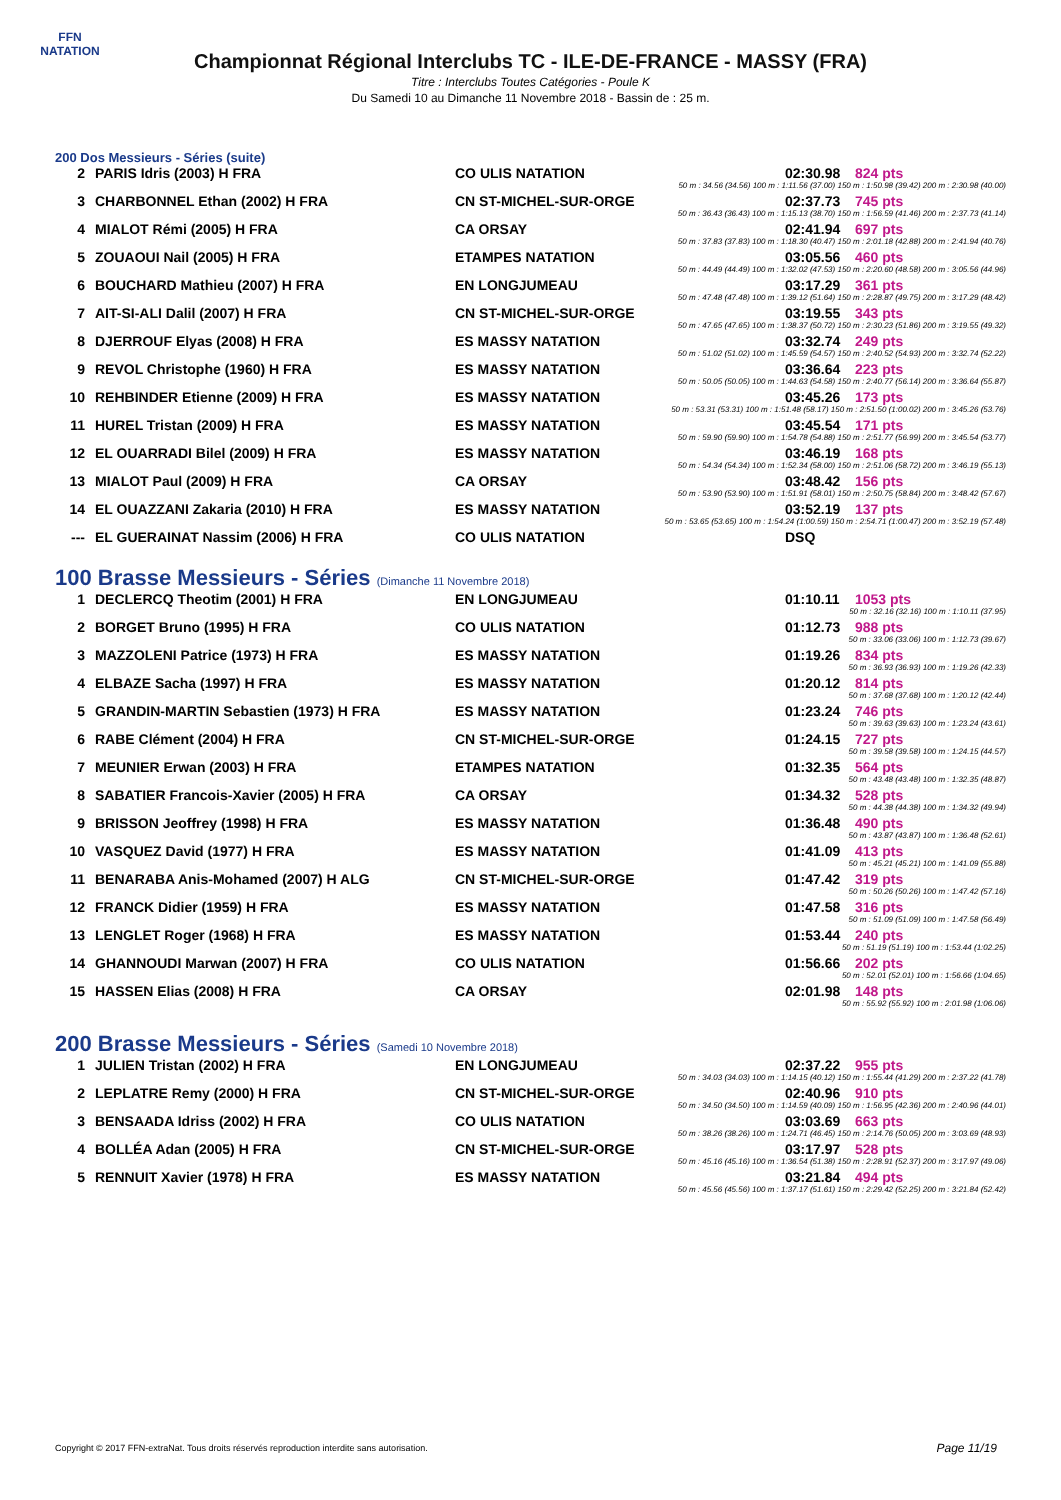FFN
NATATION
Championnat Régional Interclubs TC - ILE-DE-FRANCE - MASSY (FRA)
Titre : Interclubs Toutes Catégories - Poule K
Du Samedi 10 au Dimanche 11 Novembre 2018 - Bassin de : 25 m.
200 Dos Messieurs - Séries (suite)
| 2 | PARIS Idris (2003) H FRA | CO ULIS NATATION | 02:30.98 | 824 pts |
| 50 m : 34.56 (34.56) 100 m : 1:11.56 (37.00) 150 m : 1:50.98 (39.42) 200 m : 2:30.98 (40.00) | | | | |
| 3 | CHARBONNEL Ethan (2002) H FRA | CN ST-MICHEL-SUR-ORGE | 02:37.73 | 745 pts |
| 50 m : 36.43 (36.43) 100 m : 1:15.13 (38.70) 150 m : 1:56.59 (41.46) 200 m : 2:37.73 (41.14) | | | | |
| 4 | MIALOT Rémi (2005) H FRA | CA ORSAY | 02:41.94 | 697 pts |
| 50 m : 37.83 (37.83) 100 m : 1:18.30 (40.47) 150 m : 2:01.18 (42.88) 200 m : 2:41.94 (40.76) | | | | |
| 5 | ZOUAOUI Nail (2005) H FRA | ETAMPES NATATION | 03:05.56 | 460 pts |
| 50 m : 44.49 (44.49) 100 m : 1:32.02 (47.53) 150 m : 2:20.60 (48.58) 200 m : 3:05.56 (44.96) | | | | |
| 6 | BOUCHARD Mathieu (2007) H FRA | EN LONGJUMEAU | 03:17.29 | 361 pts |
| 50 m : 47.48 (47.48) 100 m : 1:39.12 (51.64) 150 m : 2:28.87 (49.75) 200 m : 3:17.29 (48.42) | | | | |
| 7 | AIT-SI-ALI Dalil (2007) H FRA | CN ST-MICHEL-SUR-ORGE | 03:19.55 | 343 pts |
| 50 m : 47.65 (47.65) 100 m : 1:38.37 (50.72) 150 m : 2:30.23 (51.86) 200 m : 3:19.55 (49.32) | | | | |
| 8 | DJERROUF Elyas (2008) H FRA | ES MASSY NATATION | 03:32.74 | 249 pts |
| 50 m : 51.02 (51.02) 100 m : 1:45.59 (54.57) 150 m : 2:40.52 (54.93) 200 m : 3:32.74 (52.22) | | | | |
| 9 | REVOL Christophe (1960) H FRA | ES MASSY NATATION | 03:36.64 | 223 pts |
| 50 m : 50.05 (50.05) 100 m : 1:44.63 (54.58) 150 m : 2:40.77 (56.14) 200 m : 3:36.64 (55.87) | | | | |
| 10 | REHBINDER Etienne (2009) H FRA | ES MASSY NATATION | 03:45.26 | 173 pts |
| 50 m : 53.31 (53.31) 100 m : 1:51.48 (58.17) 150 m : 2:51.50 (1:00.02) 200 m : 3:45.26 (53.76) | | | | |
| 11 | HUREL Tristan (2009) H FRA | ES MASSY NATATION | 03:45.54 | 171 pts |
| 50 m : 59.90 (59.90) 100 m : 1:54.78 (54.88) 150 m : 2:51.77 (56.99) 200 m : 3:45.54 (53.77) | | | | |
| 12 | EL OUARRADI Bilel (2009) H FRA | ES MASSY NATATION | 03:46.19 | 168 pts |
| 50 m : 54.34 (54.34) 100 m : 1:52.34 (58.00) 150 m : 2:51.06 (58.72) 200 m : 3:46.19 (55.13) | | | | |
| 13 | MIALOT Paul (2009) H FRA | CA ORSAY | 03:48.42 | 156 pts |
| 50 m : 53.90 (53.90) 100 m : 1:51.91 (58.01) 150 m : 2:50.75 (58.84) 200 m : 3:48.42 (57.67) | | | | |
| 14 | EL OUAZZANI Zakaria (2010) H FRA | ES MASSY NATATION | 03:52.19 | 137 pts |
| 50 m : 53.65 (53.65) 100 m : 1:54.24 (1:00.59) 150 m : 2:54.71 (1:00.47) 200 m : 3:52.19 (57.48) | | | | |
| --- | EL GUERAINAT Nassim (2006) H FRA | CO ULIS NATATION | DSQ | |
100 Brasse Messieurs - Séries (Dimanche 11 Novembre 2018)
| 1 | DECLERCQ Theotim (2001) H FRA | EN LONGJUMEAU | 01:10.11 | 1053 pts |
| 50 m : 32.16 (32.16) 100 m : 1:10.11 (37.95) | | | | |
| 2 | BORGET Bruno (1995) H FRA | CO ULIS NATATION | 01:12.73 | 988 pts |
| 50 m : 33.06 (33.06) 100 m : 1:12.73 (39.67) | | | | |
| 3 | MAZZOLENI Patrice (1973) H FRA | ES MASSY NATATION | 01:19.26 | 834 pts |
| 50 m : 36.93 (36.93) 100 m : 1:19.26 (42.33) | | | | |
| 4 | ELBAZE Sacha (1997) H FRA | ES MASSY NATATION | 01:20.12 | 814 pts |
| 50 m : 37.68 (37.68) 100 m : 1:20.12 (42.44) | | | | |
| 5 | GRANDIN-MARTIN Sebastien (1973) H FRA | ES MASSY NATATION | 01:23.24 | 746 pts |
| 50 m : 39.63 (39.63) 100 m : 1:23.24 (43.61) | | | | |
| 6 | RABE Clément (2004) H FRA | CN ST-MICHEL-SUR-ORGE | 01:24.15 | 727 pts |
| 50 m : 39.58 (39.58) 100 m : 1:24.15 (44.57) | | | | |
| 7 | MEUNIER Erwan (2003) H FRA | ETAMPES NATATION | 01:32.35 | 564 pts |
| 50 m : 43.48 (43.48) 100 m : 1:32.35 (48.87) | | | | |
| 8 | SABATIER Francois-Xavier (2005) H FRA | CA ORSAY | 01:34.32 | 528 pts |
| 50 m : 44.38 (44.38) 100 m : 1:34.32 (49.94) | | | | |
| 9 | BRISSON Jeoffrey (1998) H FRA | ES MASSY NATATION | 01:36.48 | 490 pts |
| 50 m : 43.87 (43.87) 100 m : 1:36.48 (52.61) | | | | |
| 10 | VASQUEZ David (1977) H FRA | ES MASSY NATATION | 01:41.09 | 413 pts |
| 50 m : 45.21 (45.21) 100 m : 1:41.09 (55.88) | | | | |
| 11 | BENARABA Anis-Mohamed (2007) H ALG | CN ST-MICHEL-SUR-ORGE | 01:47.42 | 319 pts |
| 50 m : 50.26 (50.26) 100 m : 1:47.42 (57.16) | | | | |
| 12 | FRANCK Didier (1959) H FRA | ES MASSY NATATION | 01:47.58 | 316 pts |
| 50 m : 51.09 (51.09) 100 m : 1:47.58 (56.49) | | | | |
| 13 | LENGLET Roger (1968) H FRA | ES MASSY NATATION | 01:53.44 | 240 pts |
| 50 m : 51.19 (51.19) 100 m : 1:53.44 (1:02.25) | | | | |
| 14 | GHANNOUDI Marwan (2007) H FRA | CO ULIS NATATION | 01:56.66 | 202 pts |
| 50 m : 52.01 (52.01) 100 m : 1:56.66 (1:04.65) | | | | |
| 15 | HASSEN Elias (2008) H FRA | CA ORSAY | 02:01.98 | 148 pts |
| 50 m : 55.92 (55.92) 100 m : 2:01.98 (1:06.06) | | | | |
200 Brasse Messieurs - Séries (Samedi 10 Novembre 2018)
| 1 | JULIEN Tristan (2002) H FRA | EN LONGJUMEAU | 02:37.22 | 955 pts |
| 50 m : 34.03 (34.03) 100 m : 1:14.15 (40.12) 150 m : 1:55.44 (41.29) 200 m : 2:37.22 (41.78) | | | | |
| 2 | LEPLATRE Remy (2000) H FRA | CN ST-MICHEL-SUR-ORGE | 02:40.96 | 910 pts |
| 50 m : 34.50 (34.50) 100 m : 1:14.59 (40.09) 150 m : 1:56.95 (42.36) 200 m : 2:40.96 (44.01) | | | | |
| 3 | BENSAADA Idriss (2002) H FRA | CO ULIS NATATION | 03:03.69 | 663 pts |
| 50 m : 38.26 (38.26) 100 m : 1:24.71 (46.45) 150 m : 2:14.76 (50.05) 200 m : 3:03.69 (48.93) | | | | |
| 4 | BOLLÉA Adan (2005) H FRA | CN ST-MICHEL-SUR-ORGE | 03:17.97 | 528 pts |
| 50 m : 45.16 (45.16) 100 m : 1:36.54 (51.38) 150 m : 2:28.91 (52.37) 200 m : 3:17.97 (49.06) | | | | |
| 5 | RENNUIT Xavier (1978) H FRA | ES MASSY NATATION | 03:21.84 | 494 pts |
| 50 m : 45.56 (45.56) 100 m : 1:37.17 (51.61) 150 m : 2:29.42 (52.25) 200 m : 3:21.84 (52.42) | | | | |
Copyright © 2017 FFN-extraNat. Tous droits réservés reproduction interdite sans autorisation.
Page 11/19